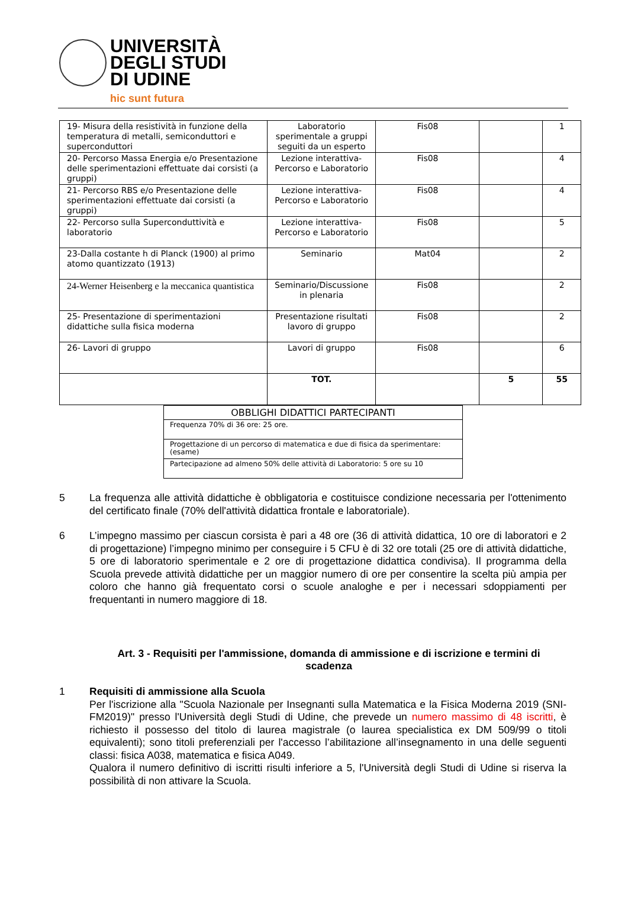UNIVERSITÀ
DEGLI STUDI
DI UDINE
hic sunt futura
| 19- Misura della resistività in funzione della temperatura di metalli, semiconduttori e superconduttori | Laboratorio sperimentale a gruppi seguiti da un esperto | Fis08 | | 1 |
| 20- Percorso Massa Energia e/o Presentazione delle sperimentazioni effettuate dai corsisti (a gruppi) | Lezione interattiva-Percorso e Laboratorio | Fis08 | | 4 |
| 21- Percorso RBS e/o Presentazione delle sperimentazioni effettuate dai corsisti (a gruppi) | Lezione interattiva-Percorso e Laboratorio | Fis08 | | 4 |
| 22- Percorso sulla Superconduttività e laboratorio | Lezione interattiva-Percorso e Laboratorio | Fis08 | | 5 |
| 23-Dalla costante h di Planck (1900) al primo atomo quantizzato (1913) | Seminario | Mat04 | | 2 |
| 24-Werner Heisenberg e la meccanica quantistica | Seminario/Discussione in plenaria | Fis08 | | 2 |
| 25- Presentazione di sperimentazioni didattiche sulla fisica moderna | Presentazione risultati lavoro di gruppo | Fis08 | | 2 |
| 26- Lavori di gruppo | Lavori di gruppo | Fis08 | | 6 |
| | TOT. | | 5 | 55 |
| OBBLIGHI DIDATTICI PARTECIPANTI |
| --- |
| Frequenza 70% di 36 ore: 25 ore. |
| Progettazione di un percorso di matematica e due di fisica da sperimentare: (esame) |
| Partecipazione ad almeno 50% delle attività di Laboratorio: 5 ore su 10 |
5 La frequenza alle attività didattiche è obbligatoria e costituisce condizione necessaria per l'ottenimento del certificato finale (70% dell'attività didattica frontale e laboratoriale).
6 L’impegno massimo per ciascun corsista è pari a 48 ore (36 di attività didattica, 10 ore di laboratori e 2 di progettazione) l’impegno minimo per conseguire i 5 CFU è di 32 ore totali (25 ore di attività didattiche, 5 ore di laboratorio sperimentale e 2 ore di progettazione didattica condivisa). Il programma della Scuola prevede attività didattiche per un maggior numero di ore per consentire la scelta più ampia per coloro che hanno già frequentato corsi o scuole analoghe e per i necessari sdoppiamenti per frequentanti in numero maggiore di 18.
Art. 3 - Requisiti per l'ammissione, domanda di ammissione e di iscrizione e termini di scadenza
1 Requisiti di ammissione alla Scuola
Per l'iscrizione alla "Scuola Nazionale per Insegnanti sulla Matematica e la Fisica Moderna 2019 (SNI-FM2019)" presso l'Università degli Studi di Udine, che prevede un numero massimo di 48 iscritti, è richiesto il possesso del titolo di laurea magistrale (o laurea specialistica ex DM 509/99 o titoli equivalenti); sono titoli preferenziali per l'accesso l’abilitazione all’insegnamento in una delle seguenti classi: fisica A038, matematica e fisica A049.
Qualora il numero definitivo di iscritti risulti inferiore a 5, l'Università degli Studi di Udine si riserva la possibilità di non attivare la Scuola.